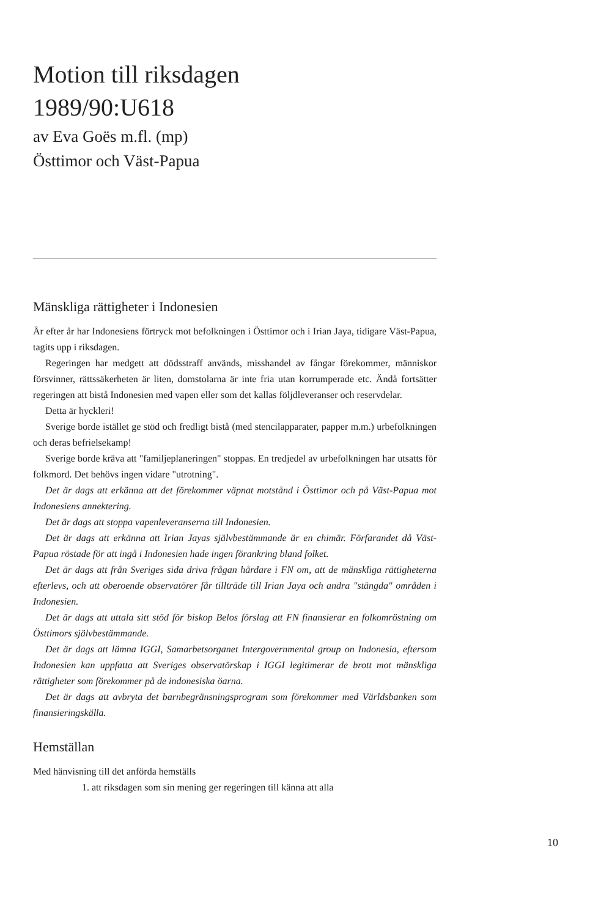Motion till riksdagen
1989/90:U618
av Eva Goës m.fl. (mp)
Östtimor och Väst-Papua
Mänskliga rättigheter i Indonesien
År efter år har Indonesiens förtryck mot befolkningen i Östtimor och i Irian Jaya, tidigare Väst-Papua, tagits upp i riksdagen.
Regeringen har medgett att dödsstraff används, misshandel av fångar förekommer, människor försvinner, rättssäkerheten är liten, domstolarna är inte fria utan korrumperade etc. Ändå fortsätter regeringen att bistå Indonesien med vapen eller som det kallas följdleveranser och reservdelar.
Detta är hyckleri!
Sverige borde istället ge stöd och fredligt bistå (med stencilapparater, papper m.m.) urbefolkningen och deras befrielsekamp!
Sverige borde kräva att "familjeplaneringen" stoppas. En tredjedel av urbefolkningen har utsatts för folkmord. Det behövs ingen vidare "utrotning".
Det är dags att erkänna att det förekommer väpnat motstånd i Östtimor och på Väst-Papua mot Indonesiens annektering.
Det är dags att stoppa vapenleveranserna till Indonesien.
Det är dags att erkänna att Irian Jayas självbestämmande är en chimär. Förfarandet då Väst-Papua röstade för att ingå i Indonesien hade ingen förankring bland folket.
Det är dags att från Sveriges sida driva frågan hårdare i FN om, att de mänskliga rättigheterna efterlevs, och att oberoende observatörer får tillträde till Irian Jaya och andra "stängda" områden i Indonesien.
Det är dags att uttala sitt stöd för biskop Belos förslag att FN finansierar en folkomröstning om Östtimors självbestämmande.
Det är dags att lämna IGGI, Samarbetsorganet Intergovernmental group on Indonesia, eftersom Indonesien kan uppfatta att Sveriges observatörskap i IGGI legitimerar de brott mot mänskliga rättigheter som förekommer på de indonesiska öarna.
Det är dags att avbryta det barnbegränsningsprogram som förekommer med Världsbanken som finansieringskälla.
Hemställan
Med hänvisning till det anförda hemställs
1. att riksdagen som sin mening ger regeringen till känna att alla
10